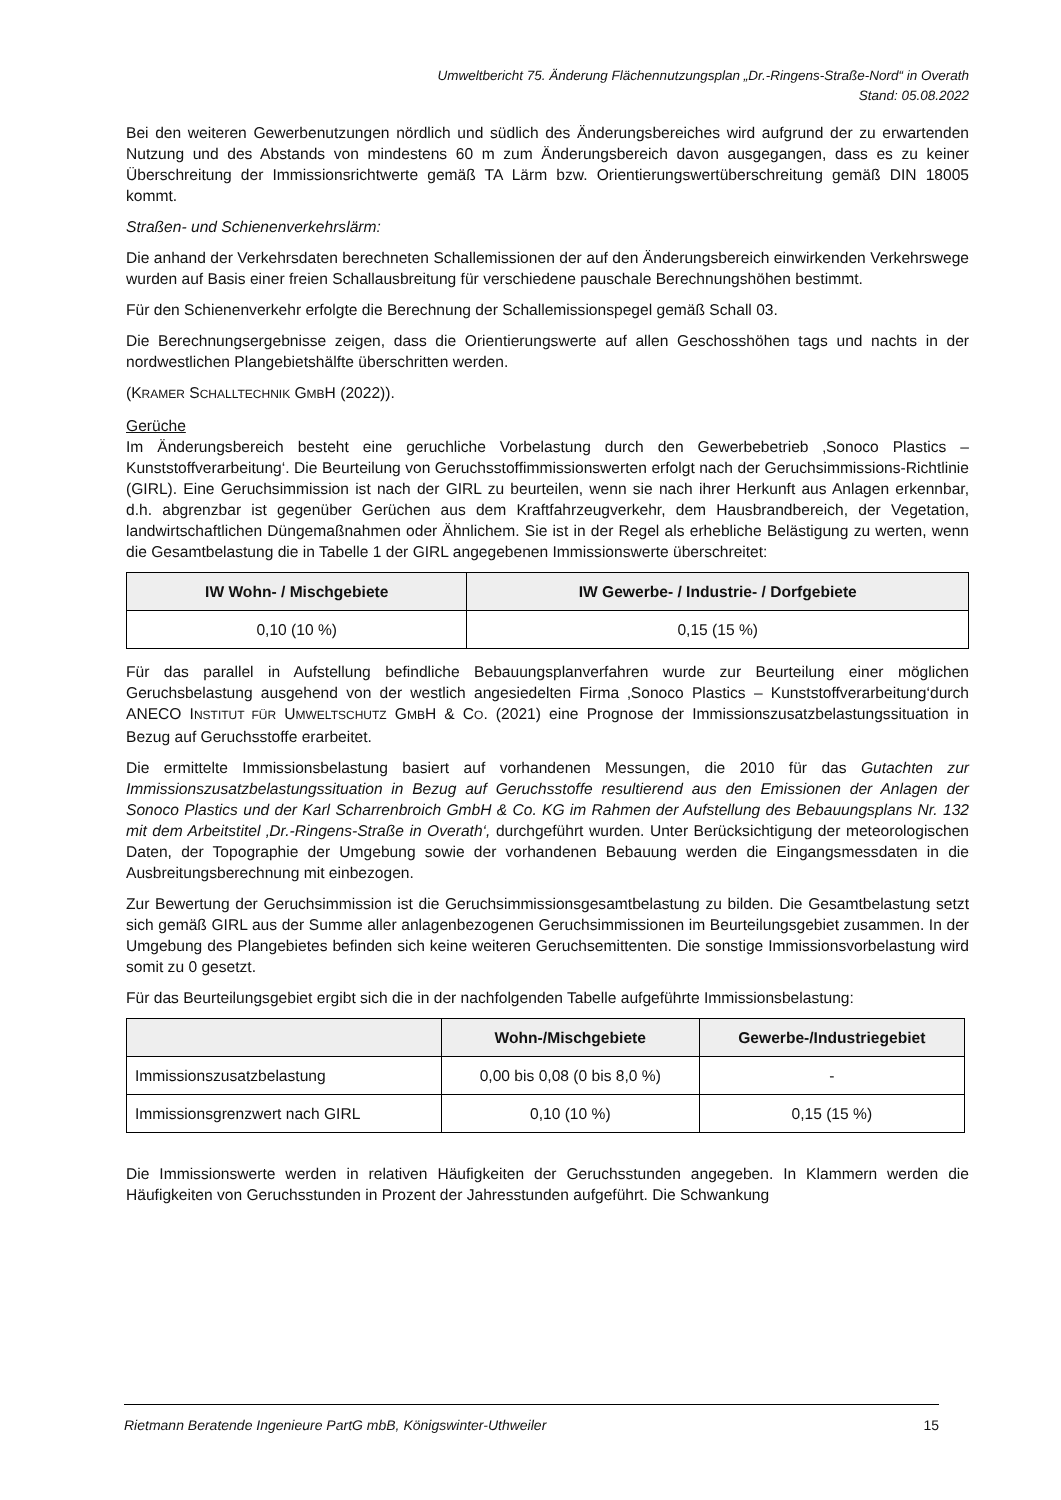Umweltbericht 75. Änderung Flächennutzungsplan „Dr.-Ringens-Straße-Nord“ in Overath
Stand: 05.08.2022
Bei den weiteren Gewerbenutzungen nördlich und südlich des Änderungsbereiches wird aufgrund der zu erwartenden Nutzung und des Abstands von mindestens 60 m zum Änderungsbereich davon ausgegangen, dass es zu keiner Überschreitung der Immissionsrichtwerte gemäß TA Lärm bzw. Orientierungswertüberschreitung gemäß DIN 18005 kommt.
Straßen- und Schienenverkehrslärm:
Die anhand der Verkehrsdaten berechneten Schallemissionen der auf den Änderungsbereich einwirkenden Verkehrswege wurden auf Basis einer freien Schallausbreitung für verschiedene pauschale Berechnungshöhen bestimmt.
Für den Schienenverkehr erfolgte die Berechnung der Schallemissionspegel gemäß Schall 03.
Die Berechnungsergebnisse zeigen, dass die Orientierungswerte auf allen Geschosshöhen tags und nachts in der nordwestlichen Plangebietshälfte überschritten werden.
(KRAMER SCHALLTECHNIK GMBH (2022)).
Gerüche
Im Änderungsbereich besteht eine geruchliche Vorbelastung durch den Gewerbebetrieb ‚Sonoco Plastics – Kunststoffverarbeitung‘. Die Beurteilung von Geruchsstoffimmissionswerten erfolgt nach der Geruchsimmissions-Richtlinie (GIRL). Eine Geruchsimmission ist nach der GIRL zu beurteilen, wenn sie nach ihrer Herkunft aus Anlagen erkennbar, d.h. abgrenzbar ist gegenüber Gerüchen aus dem Kraftfahrzeugverkehr, dem Hausbrandbereich, der Vegetation, landwirtschaftlichen Düngemaßnahmen oder Ähnlichem. Sie ist in der Regel als erhebliche Belästigung zu werten, wenn die Gesamtbelastung die in Tabelle 1 der GIRL angegebenen Immissionswerte überschreitet:
| IW Wohn- / Mischgebiete | IW Gewerbe- / Industrie- / Dorfgebiete |
| --- | --- |
| 0,10 (10 %) | 0,15 (15 %) |
Für das parallel in Aufstellung befindliche Bebauungsplanverfahren wurde zur Beurteilung einer möglichen Geruchsbelastung ausgehend von der westlich angesiedelten Firma ‚Sonoco Plastics – Kunststoffverarbeitung‘durch ANECO INSTITUT FÜR UMWELTSCHUTZ GMBH & CO. (2021) eine Prognose der Immissionszusatzbelastungssituation in Bezug auf Geruchsstoffe erarbeitet.
Die ermittelte Immissionsbelastung basiert auf vorhandenen Messungen, die 2010 für das Gutachten zur Immissionszusatzbelastungssituation in Bezug auf Geruchsstoffe resultierend aus den Emissionen der Anlagen der Sonoco Plastics und der Karl Scharrenbroich GmbH & Co. KG im Rahmen der Aufstellung des Bebauungsplans Nr. 132 mit dem Arbeitstitel ‚Dr.-Ringens-Straße in Overath‘, durchgeführt wurden. Unter Berücksichtigung der meteorologischen Daten, der Topographie der Umgebung sowie der vorhandenen Bebauung werden die Eingangsmessdaten in die Ausbreitungsberechnung mit einbezogen.
Zur Bewertung der Geruchsimmission ist die Geruchsimmissionsgesamtbelastung zu bilden. Die Gesamtbelastung setzt sich gemäß GIRL aus der Summe aller anlagenbezogenen Geruchsimmissionen im Beurteilungsgebiet zusammen. In der Umgebung des Plangebietes befinden sich keine weiteren Geruchsemittenten. Die sonstige Immissionsvorbelastung wird somit zu 0 gesetzt.
Für das Beurteilungsgebiet ergibt sich die in der nachfolgenden Tabelle aufgeführte Immissionsbelastung:
| | Wohn-/Mischgebiete | Gewerbe-/Industriegebiet |
| --- | --- | --- |
| Immissionszusatzbelastung | 0,00 bis 0,08 (0 bis 8,0 %) | - |
| Immissionsgrenzwert nach GIRL | 0,10 (10 %) | 0,15 (15 %) |
Die Immissionswerte werden in relativen Häufigkeiten der Geruchsstunden angegeben. In Klammern werden die Häufigkeiten von Geruchsstunden in Prozent der Jahresstunden aufgeführt. Die Schwankung
Rietmann Beratende Ingenieure PartG mbB, Königswinter-Uthweiler 15